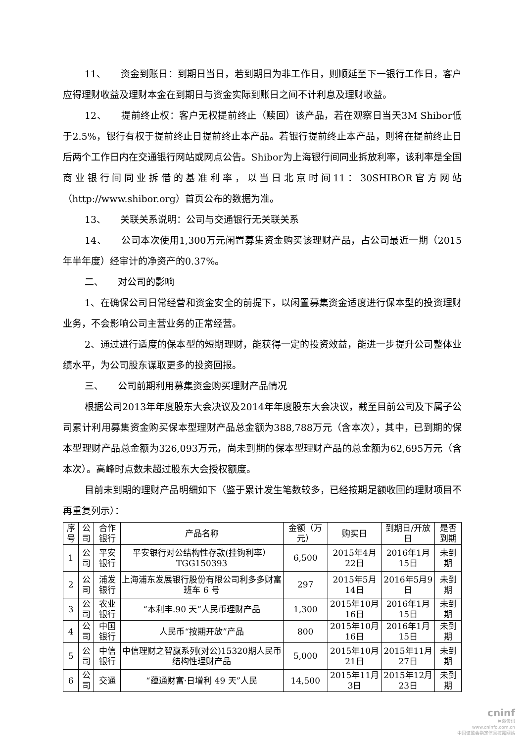11、　　资金到账日：到期日当日，若到期日为非工作日，则顺延至下一银行工作日，客户应得理财收益及理财本金在到期日与资金实际到账日之间不计利息及理财收益。
12、　　提前终止权：客户无权提前终止（赎回）该产品，若在观察日当天3M Shibor低于2.5%，银行有权于提前终止日提前终止本产品。若银行提前终止本产品，则将在提前终止日后两个工作日内在交通银行网站或网点公告。Shibor为上海银行间同业拆放利率，该利率是全国商业银行间同业拆借的基准利率，以当日北京时间11：30SHIBOR官方网站（http://www.shibor.org）首页公布的数据为准。
13、　　关联关系说明：公司与交通银行无关联关系
14、　　公司本次使用1,300万元闲置募集资金购买该理财产品，占公司最近一期（2015年半年度）经审计的净资产的0.37%。
二、　　对公司的影响
1、在确保公司日常经营和资金安全的前提下，以闲置募集资金适度进行保本型的投资理财业务，不会影响公司主营业务的正常经营。
2、通过进行适度的保本型的短期理财，能获得一定的投资效益，能进一步提升公司整体业绩水平，为公司股东谋取更多的投资回报。
三、　　公司前期利用募集资金购买理财产品情况
根据公司2013年年度股东大会决议及2014年年度股东大会决议，截至目前公司及下属子公司累计利用募集资金购买保本型理财产品总金额为388,788万元（含本次），其中，已到期的保本型理财产品总金额为326,093万元，尚未到期的保本型理财产品的总金额为62,695万元（含本次）。高峰时点数未超过股东大会授权额度。
目前未到期的理财产品明细如下（鉴于累计发生笔数较多，已经按期足额收回的理财项目不再重复列示）：
| 序号 | 公司 | 合作银行 | 产品名称 | 金额（万元） | 购买日 | 到期日/开放日 | 是否到期 |
| --- | --- | --- | --- | --- | --- | --- | --- |
| 1 | 公司 | 平安银行 | 平安银行对公结构性存款(挂钩利率）TGG150393 | 6,500 | 2015年4月22日 | 2016年1月15日 | 未到期 |
| 2 | 公司 | 浦发银行 | 上海浦东发展银行股份有限公司利多多财富班车 6 号 | 297 | 2015年5月14日 | 2016年5月9日 | 未到期 |
| 3 | 公司 | 农业银行 | “本利丰.90 天”人民币理财产品 | 1,300 | 2015年10月16日 | 2016年1月15日 | 未到期 |
| 4 | 公司 | 中国银行 | 人民币“按期开放”产品 | 800 | 2015年10月16日 | 2016年1月15日 | 未到期 |
| 5 | 公司 | 中信银行 | 中信理财之智赢系列(对公)15320期人民币结构性理财产品 | 5,000 | 2015年10月21日 | 2015年11月27日 | 未到期 |
| 6 | 公司 | 交通 | “蕴通财富·日增利 49 天”人民 | 14,500 | 2015年11月3日 | 2015年12月23日 | 未到期 |
cninf
巨潮资讯
www.cninfo.com.cn
中国证监会指定信息披露网站